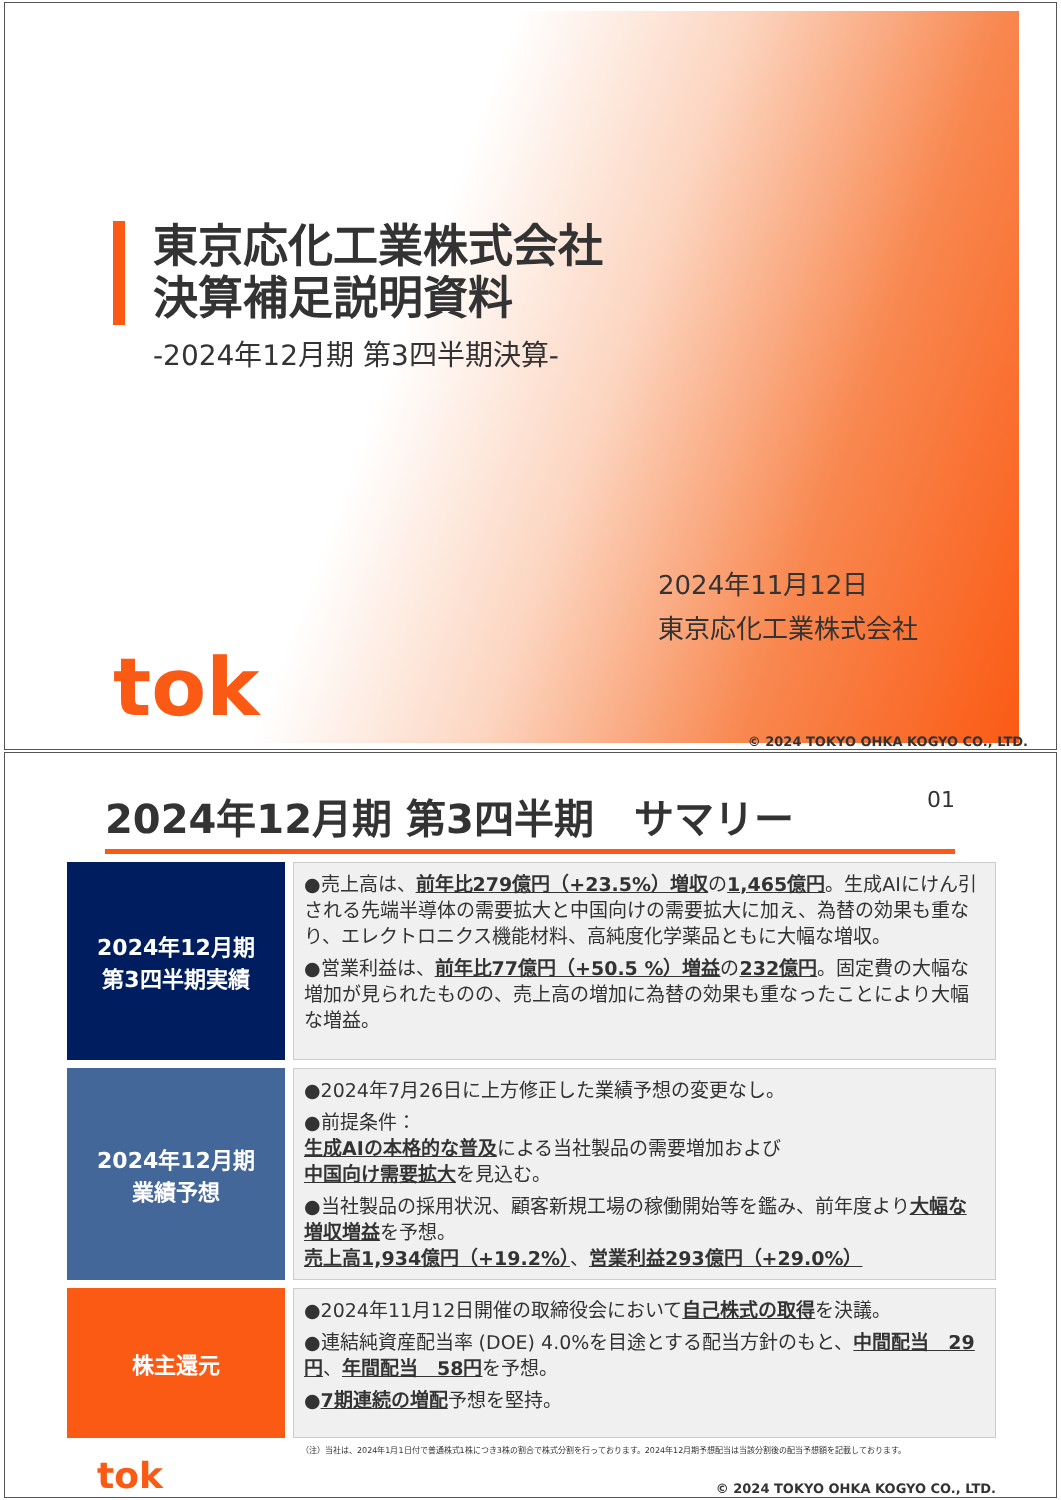東京応化工業株式会社
決算補足説明資料
-2024年12月期 第3四半期決算-
2024年11月12日
東京応化工業株式会社
tok
© 2024 TOKYO OHKA KOGYO CO., LTD.
2024年12月期 第3四半期　サマリー 01
2024年12月期
第3四半期実績
●売上高は、前年比279億円（+23.5%）増収の1,465億円。生成AIにけん引される先端半導体の需要拡大と中国向けの需要拡大に加え、為替の効果も重なり、エレクトロニクス機能材料、高純度化学薬品ともに大幅な増収。
●営業利益は、前年比77億円（+50.5 %）増益の232億円。固定費の大幅な増加が見られたものの、売上高の増加に為替の効果も重なったことにより大幅な増益。
2024年12月期
業績予想
●2024年7月26日に上方修正した業績予想の変更なし。
●前提条件：
生成AIの本格的な普及による当社製品の需要増加および
中国向け需要拡大を見込む。
●当社製品の採用状況、顧客新規工場の稼働開始等を鑑み、前年度より大幅な増収増益を予想。
売上高1,934億円（+19.2%）、営業利益293億円（+29.0%）
株主還元
●2024年11月12日開催の取締役会において自己株式の取得を決議。
●連結純資産配当率 (DOE) 4.0%を目途とする配当方針のもと、中間配当　29円、年間配当　58円を予想。
●7期連続の増配予想を堅持。
（注）当社は、2024年1月1日付で普通株式1株につき3株の割合で株式分割を行っております。2024年12月期予想配当は当該分割後の配当予想額を記載しております。
tok © 2024 TOKYO OHKA KOGYO CO., LTD.